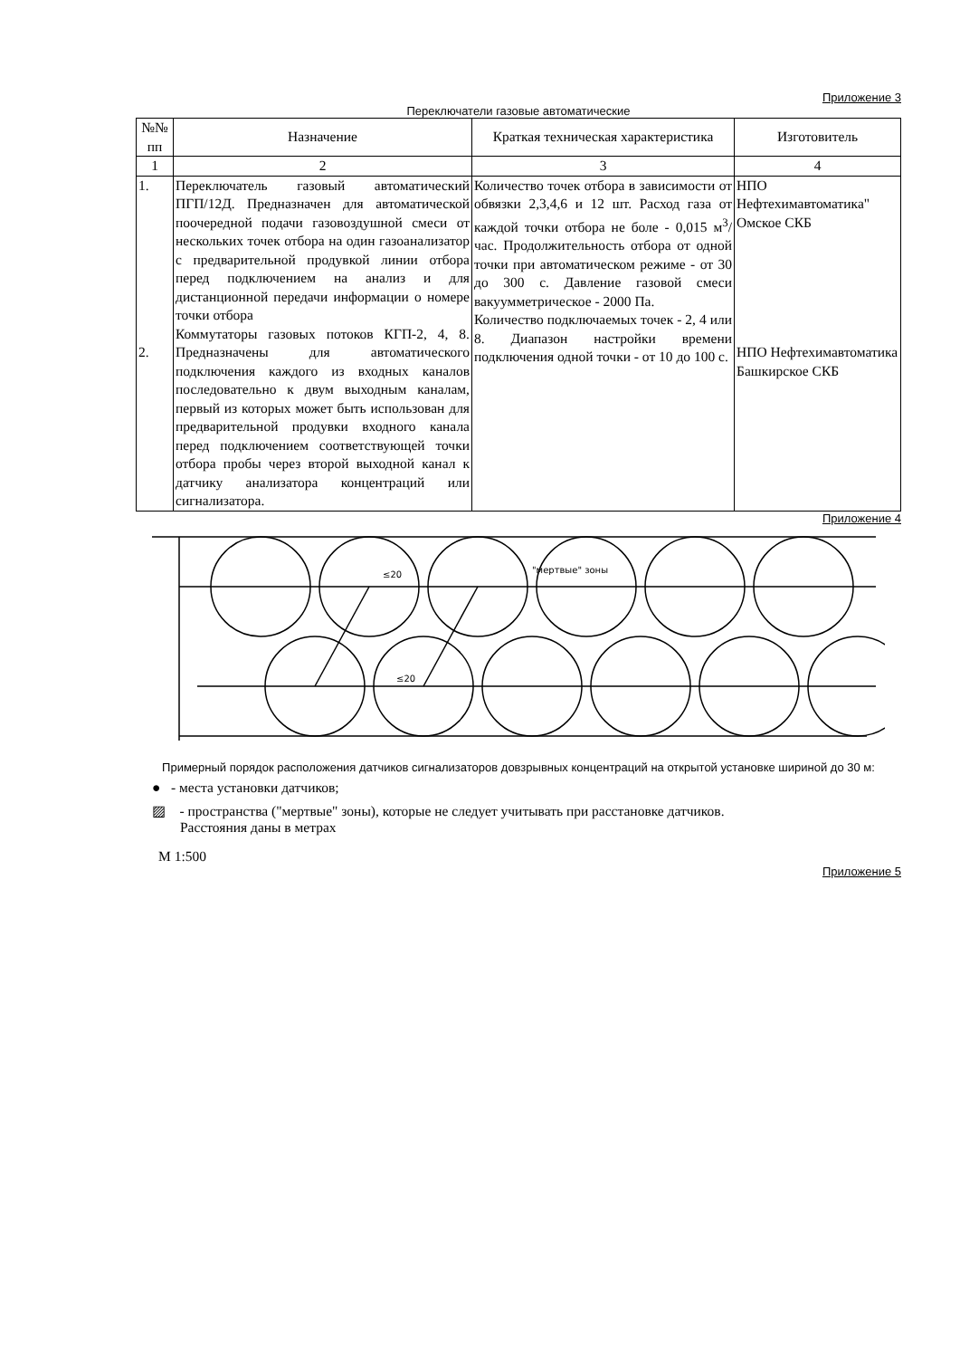Приложение 3
Переключатели газовые автоматические
| №№ пп | Назначение | Краткая техническая характеристика | Изготовитель |
| --- | --- | --- | --- |
| 1 | 2 | 3 | 4 |
| 1. 2. | Переключатель газовый автоматический ПГП/12Д. Предназначен для автоматической поочередной подачи газовоздушной смеси от нескольких точек отбора на один газоанализатор с предварительной продувкой линии отбора перед подключением на анализ и для дистанционной передачи информации о номере точки отбора Коммутаторы газовых потоков КГП-2, 4, 8. Предназначены для автоматического подключения каждого из входных каналов последовательно к двум выходным каналам, первый из которых может быть использован для предварительной продувки входного канала перед подключением соответствующей точки отбора пробы через второй выходной канал к датчику анализатора концентраций или сигнализатора. | Количество точек отбора в зависимости от обвязки 2,3,4,6 и 12 шт. Расход газа от каждой точки отбора не боле - 0,015 м<sup>3</sup>/час. Продолжительность отбора от одной точки при автоматическом режиме - от 30 до 300 с. Давление газовой смеси вакуумметрическое - 2000 Па. Количество подключаемых точек - 2, 4 или 8. Диапазон настройки времени подключения одной точки - от 10 до 100 с. | НПО Нефтехимавтоматика" Омское СКБ НПО Нефтехимавтоматика Башкирское СКБ |
Приложение 4
≤20
"мертвые" зоны
≤20
Примерный порядок расположения датчиков сигнализаторов довзрывных концентраций на открытой установке шириной до 30 м:
● - места установки датчиков;
▨ - пространства ("мертвые" зоны), которые не следует учитывать при расстановке датчиков.
Расстояния даны в метрах
М 1:500
Приложение 5